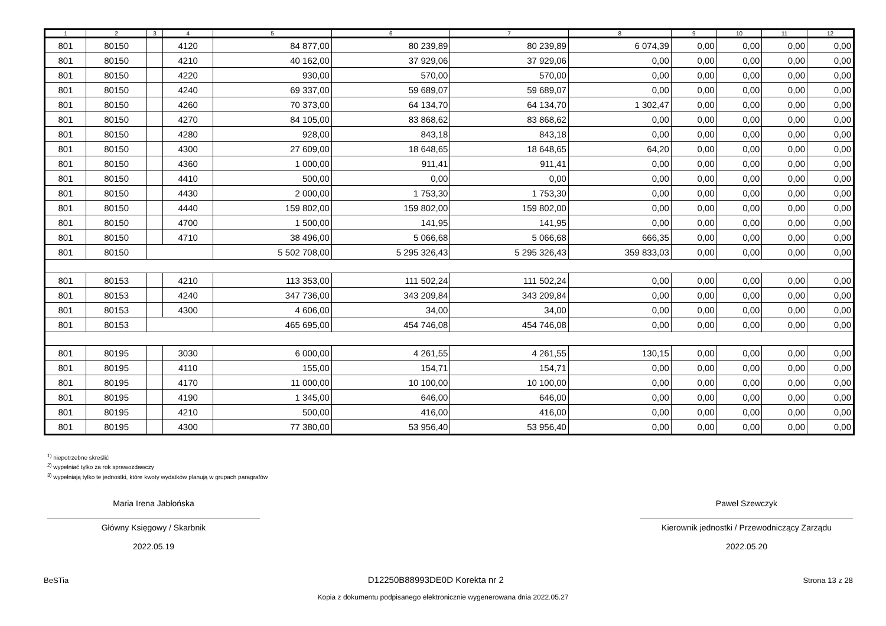| 1 | 2 | 3 | 4 | 5 | 6 | 7 | 8 | 9 | 10 | 11 | 12 |
| --- | --- | --- | --- | --- | --- | --- | --- | --- | --- | --- | --- |
| 801 | 80150 | | 4120 | 84 877,00 | 80 239,89 | 80 239,89 | 6 074,39 | 0,00 | 0,00 | 0,00 | 0,00 |
| 801 | 80150 | | 4210 | 40 162,00 | 37 929,06 | 37 929,06 | 0,00 | 0,00 | 0,00 | 0,00 | 0,00 |
| 801 | 80150 | | 4220 | 930,00 | 570,00 | 570,00 | 0,00 | 0,00 | 0,00 | 0,00 | 0,00 |
| 801 | 80150 | | 4240 | 69 337,00 | 59 689,07 | 59 689,07 | 0,00 | 0,00 | 0,00 | 0,00 | 0,00 |
| 801 | 80150 | | 4260 | 70 373,00 | 64 134,70 | 64 134,70 | 1 302,47 | 0,00 | 0,00 | 0,00 | 0,00 |
| 801 | 80150 | | 4270 | 84 105,00 | 83 868,62 | 83 868,62 | 0,00 | 0,00 | 0,00 | 0,00 | 0,00 |
| 801 | 80150 | | 4280 | 928,00 | 843,18 | 843,18 | 0,00 | 0,00 | 0,00 | 0,00 | 0,00 |
| 801 | 80150 | | 4300 | 27 609,00 | 18 648,65 | 18 648,65 | 64,20 | 0,00 | 0,00 | 0,00 | 0,00 |
| 801 | 80150 | | 4360 | 1 000,00 | 911,41 | 911,41 | 0,00 | 0,00 | 0,00 | 0,00 | 0,00 |
| 801 | 80150 | | 4410 | 500,00 | 0,00 | 0,00 | 0,00 | 0,00 | 0,00 | 0,00 | 0,00 |
| 801 | 80150 | | 4430 | 2 000,00 | 1 753,30 | 1 753,30 | 0,00 | 0,00 | 0,00 | 0,00 | 0,00 |
| 801 | 80150 | | 4440 | 159 802,00 | 159 802,00 | 159 802,00 | 0,00 | 0,00 | 0,00 | 0,00 | 0,00 |
| 801 | 80150 | | 4700 | 1 500,00 | 141,95 | 141,95 | 0,00 | 0,00 | 0,00 | 0,00 | 0,00 |
| 801 | 80150 | | 4710 | 38 496,00 | 5 066,68 | 5 066,68 | 666,35 | 0,00 | 0,00 | 0,00 | 0,00 |
| 801 | 80150 | | | 5 502 708,00 | 5 295 326,43 | 5 295 326,43 | 359 833,03 | 0,00 | 0,00 | 0,00 | 0,00 |
| 801 | 80153 | | 4210 | 113 353,00 | 111 502,24 | 111 502,24 | 0,00 | 0,00 | 0,00 | 0,00 | 0,00 |
| 801 | 80153 | | 4240 | 347 736,00 | 343 209,84 | 343 209,84 | 0,00 | 0,00 | 0,00 | 0,00 | 0,00 |
| 801 | 80153 | | 4300 | 4 606,00 | 34,00 | 34,00 | 0,00 | 0,00 | 0,00 | 0,00 | 0,00 |
| 801 | 80153 | | | 465 695,00 | 454 746,08 | 454 746,08 | 0,00 | 0,00 | 0,00 | 0,00 | 0,00 |
| 801 | 80195 | | 3030 | 6 000,00 | 4 261,55 | 4 261,55 | 130,15 | 0,00 | 0,00 | 0,00 | 0,00 |
| 801 | 80195 | | 4110 | 155,00 | 154,71 | 154,71 | 0,00 | 0,00 | 0,00 | 0,00 | 0,00 |
| 801 | 80195 | | 4170 | 11 000,00 | 10 100,00 | 10 100,00 | 0,00 | 0,00 | 0,00 | 0,00 | 0,00 |
| 801 | 80195 | | 4190 | 1 345,00 | 646,00 | 646,00 | 0,00 | 0,00 | 0,00 | 0,00 | 0,00 |
| 801 | 80195 | | 4210 | 500,00 | 416,00 | 416,00 | 0,00 | 0,00 | 0,00 | 0,00 | 0,00 |
| 801 | 80195 | | 4300 | 77 380,00 | 53 956,40 | 53 956,40 | 0,00 | 0,00 | 0,00 | 0,00 | 0,00 |
<sup>1)</sup> niepotrzebne skreślić
<sup>2)</sup> wypełniać tylko za rok sprawozdawczy
<sup>3)</sup> wypełniają tylko te jednostki, które kwoty wydatków planują w grupach paragrafów
Maria Irena Jabłońska
Główny Księgowy / Skarbnik
2022.05.19
Paweł Szewczyk
Kierownik jednostki / Przewodniczący Zarządu
2022.05.20
BeSTia D12250B88993DE0D Korekta nr 2 Strona 13 z 28
Kopia z dokumentu podpisanego elektronicznie wygenerowana dnia 2022.05.27